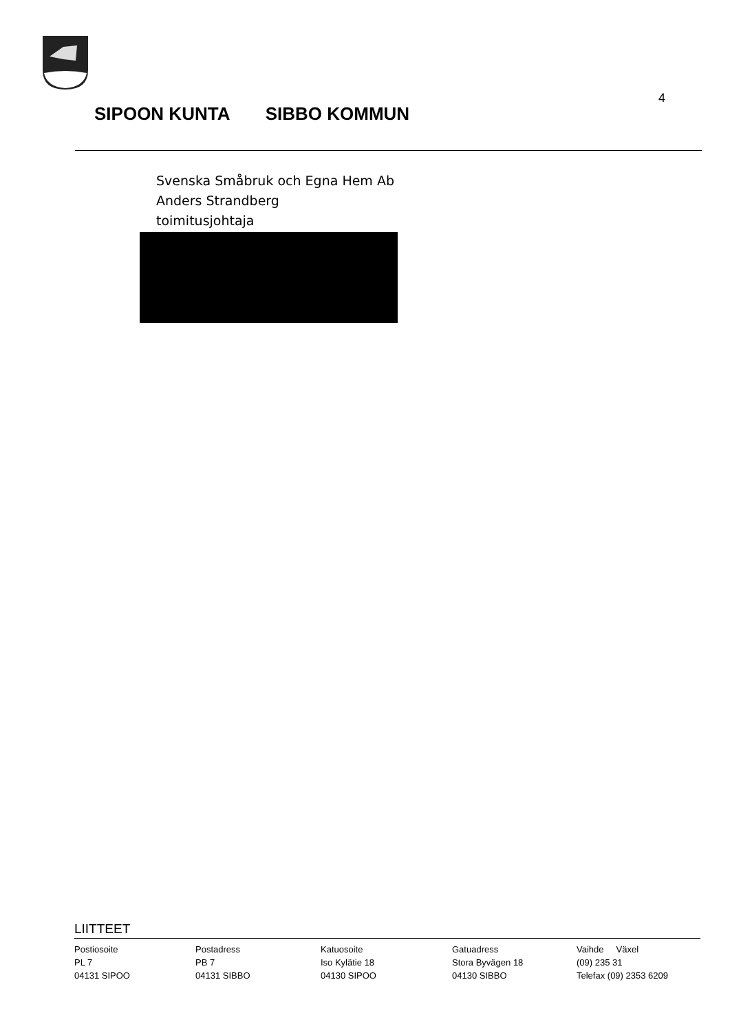SIPOON KUNTA SIBBO KOMMUN
4
Svenska Småbruk och Egna Hem Ab
Anders Strandberg
toimitusjohtaja
LIITTEET
Postiosoite
PL 7
04131 SIPOO
Postadress
PB 7
04131 SIBBO
Katuosoite
Iso Kylätie 18
04130 SIPOO
Gatuadress
Stora Byvägen 18
04130 SIBBO
Vaihde Växel
(09) 235 31
Telefax (09) 2353 6209